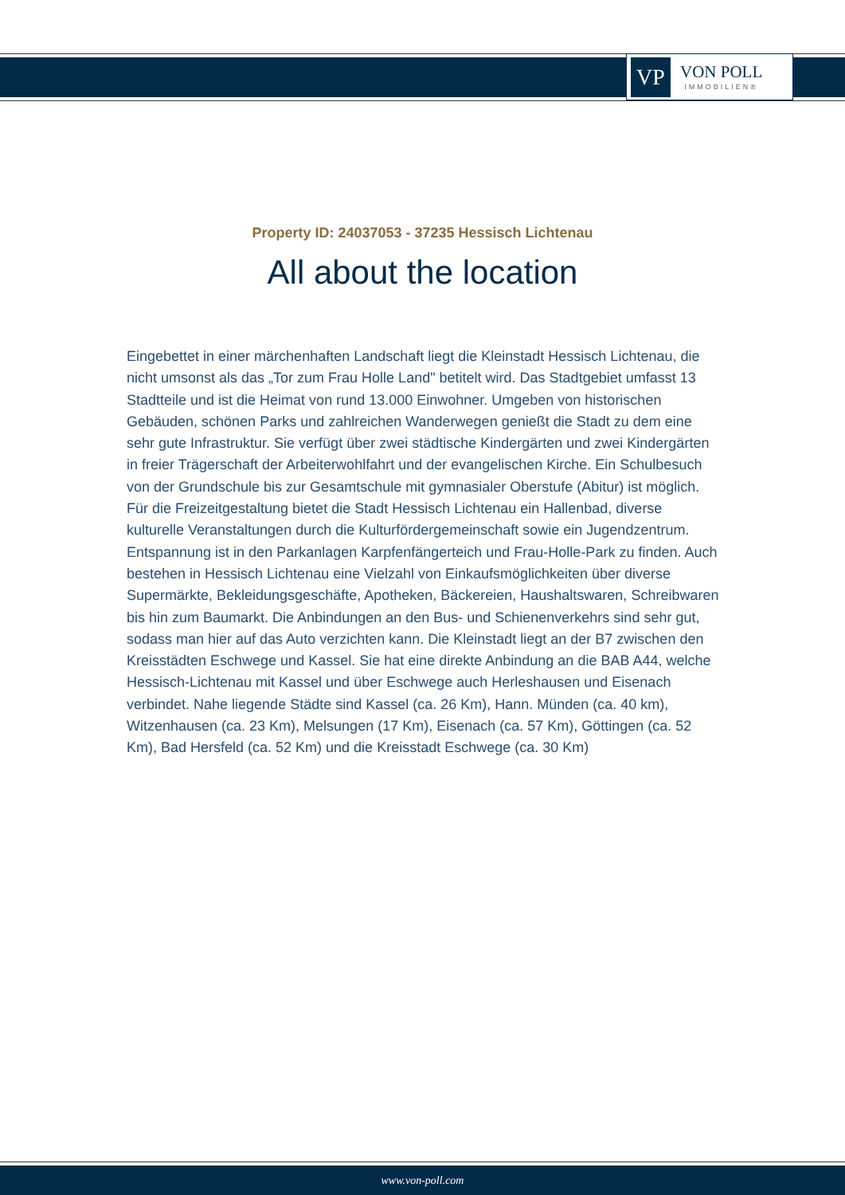VP
VON POLL
IMMOBILIEN®
Property ID: 24037053 - 37235 Hessisch Lichtenau
All about the location
Eingebettet in einer märchenhaften Landschaft liegt die Kleinstadt Hessisch Lichtenau, die nicht umsonst als das „Tor zum Frau Holle Land" betitelt wird. Das Stadtgebiet umfasst 13 Stadtteile und ist die Heimat von rund 13.000 Einwohner. Umgeben von historischen Gebäuden, schönen Parks und zahlreichen Wanderwegen genießt die Stadt zu dem eine sehr gute Infrastruktur. Sie verfügt über zwei städtische Kindergärten und zwei Kindergärten in freier Trägerschaft der Arbeiterwohlfahrt und der evangelischen Kirche. Ein Schulbesuch von der Grundschule bis zur Gesamtschule mit gymnasialer Oberstufe (Abitur) ist möglich. Für die Freizeitgestaltung bietet die Stadt Hessisch Lichtenau ein Hallenbad, diverse kulturelle Veranstaltungen durch die Kulturfördergemeinschaft sowie ein Jugendzentrum. Entspannung ist in den Parkanlagen Karpfenfängerteich und Frau-Holle-Park zu finden. Auch bestehen in Hessisch Lichtenau eine Vielzahl von Einkaufsmöglichkeiten über diverse Supermärkte, Bekleidungsgeschäfte, Apotheken, Bäckereien, Haushaltswaren, Schreibwaren bis hin zum Baumarkt. Die Anbindungen an den Bus- und Schienenverkehrs sind sehr gut, sodass man hier auf das Auto verzichten kann. Die Kleinstadt liegt an der B7 zwischen den Kreisstädten Eschwege und Kassel. Sie hat eine direkte Anbindung an die BAB A44, welche Hessisch-Lichtenau mit Kassel und über Eschwege auch Herleshausen und Eisenach verbindet. Nahe liegende Städte sind Kassel (ca. 26 Km), Hann. Münden (ca. 40 km), Witzenhausen (ca. 23 Km), Melsungen (17 Km), Eisenach (ca. 57 Km), Göttingen (ca. 52 Km), Bad Hersfeld (ca. 52 Km) und die Kreisstadt Eschwege (ca. 30 Km)
www.von-poll.com